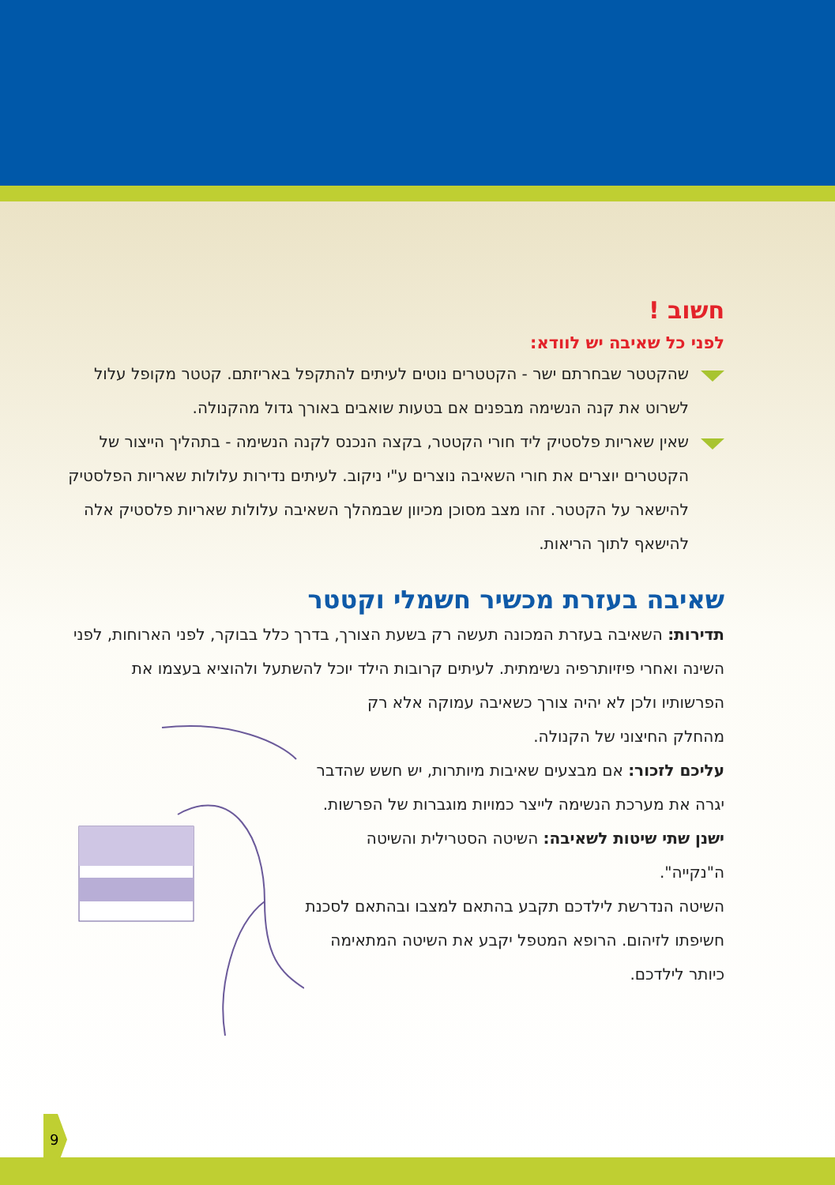חשוב !
לפני כל שאיבה יש לוודא:
שהקטטר שבחרתם ישר - הקטטרים נוטים לעיתים להתקפל באריזתם. קטטר מקופל עלול לשרוט את קנה הנשימה מבפנים אם בטעות שואבים באורך גדול מהקנולה.
שאין שאריות פלסטיק ליד חורי הקטטר, בקצה הנכנס לקנה הנשימה - בתהליך הייצור של הקטטרים יוצרים את חורי השאיבה נוצרים ע"י ניקוב. לעיתים נדירות עלולות שאריות הפלסטיק להישאר על הקטטר. זהו מצב מסוכן מכיוון שבמהלך השאיבה עלולות שאריות פלסטיק אלה להישאף לתוך הריאות.
שאיבה בעזרת מכשיר חשמלי וקטטר
תדירות: השאיבה בעזרת המכונה תעשה רק בשעת הצורך, בדרך כלל בבוקר, לפני הארוחות, לפני השינה ואחרי פיזיותרפיה נשימתית. לעיתים קרובות הילד יוכל להשתעל ולהוציא בעצמו את הפרשותיו ולכן לא יהיה צורך כשאיבה עמוקה אלא רק
מהחלק החיצוני של הקנולה.
עליכם לזכור: אם מבצעים שאיבות מיותרות, יש חשש שהדבר יגרה את מערכת הנשימה לייצר כמויות מוגברות של הפרשות.
ישנן שתי שיטות לשאיבה: השיטה הסטרילית והשיטה ה"נקייה".
השיטה הנדרשת לילדכם תקבע בהתאם למצבו ובהתאם לסכנת חשיפתו לזיהום. הרופא המטפל יקבע את השיטה המתאימה כיותר לילדכם.
9